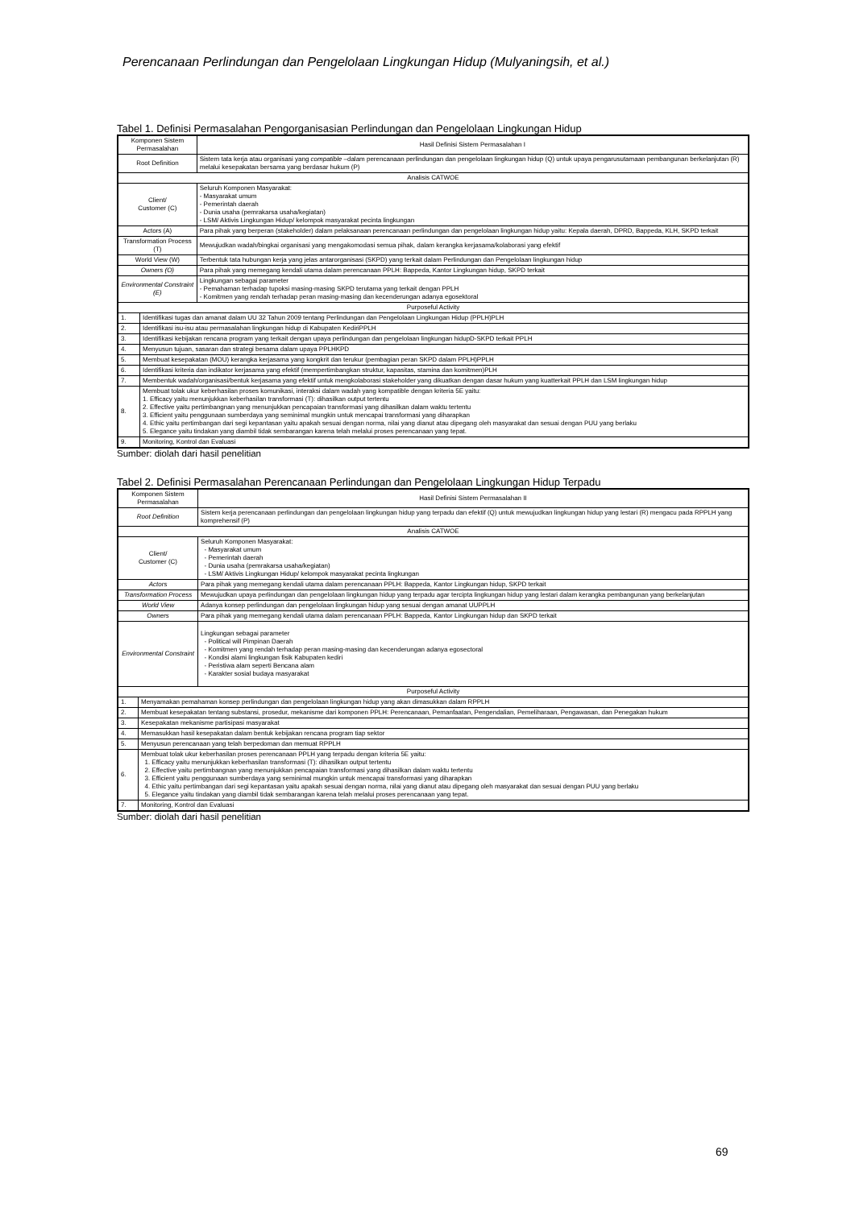Perencanaan Perlindungan dan Pengelolaan Lingkungan Hidup (Mulyaningsih, et al.)
Tabel 1. Definisi Permasalahan Pengorganisasian Perlindungan dan Pengelolaan Lingkungan Hidup
| Komponen Sistem Permasalahan | | Hasil Definisi Sistem Permasalahan I |
| Root Definition | | Sistem tata kerja atau organisasi yang compatible –dalam perencanaan perlindungan dan pengelolaan lingkungan hidup (Q) untuk upaya pengarusutamaan pembangunan berkelanjutan (R) melalui kesepakatan bersama yang berdasar hukum (P) |
| Analisis CATWOE | | |
| Client/ Customer (C) | | Seluruh Komponen Masyarakat: - Masyarakat umum - Pemerintah daerah - Dunia usaha (pemrakarsa usaha/kegiatan) - LSM/ Aktivis Lingkungan Hidup/ kelompok masyarakat pecinta lingkungan |
| Actors (A) | | Para pihak yang berperan (stakeholder) dalam pelaksanaan perencanaan perlindungan dan pengelolaan lingkungan hidup yaitu: Kepala daerah, DPRD, Bappeda, KLH, SKPD terkait |
| Transformation Process (T) | | Mewujudkan wadah/bingkai organisasi yang mengakomodasi semua pihak, dalam kerangka kerjasama/kolaborasi yang efektif |
| World View (W) | | Terbentuk tata hubungan kerja yang jelas antarorganisasi (SKPD) yang terkait dalam Perlindungan dan Pengelolaan lingkungan hidup |
| Owners (O) | | Para pihak yang memegang kendali utama dalam perencanaan PPLH: Bappeda, Kantor Lingkungan hidup, SKPD terkait |
| Environmental Constraint (E) | | Lingkungan sebagai parameter - Pemahaman terhadap tupoksi masing-masing SKPD terutama yang terkait dengan PPLH - Komitmen yang rendah terhadap peran masing-masing dan kecenderungan adanya egosektoral |
| Purposeful Activity | | |
| 1. | Identifikasi tugas dan amanat dalam UU 32 Tahun 2009 tentang Perlindungan dan Pengelolaan Lingkungan Hidup (PPLH)PLH | |
| 2. | Identifikasi isu-isu atau permasalahan lingkungan hidup di Kabupaten KediriPPLH | |
| 3. | Identifikasi kebijakan rencana program yang terkait dengan upaya perlindungan dan pengelolaan lingkungan hidupD-SKPD terkait PPLH | |
| 4. | Menyusun tujuan, sasaran dan strategi besama dalam upaya PPLHKPD | |
| 5. | Membuat kesepakatan (MOU) kerangka kerjasama yang kongkrit dan terukur (pembagian peran SKPD dalam PPLH)PPLH | |
| 6. | Identifikasi kriteria dan indikator kerjasama yang efektif (mempertimbangkan struktur, kapasitas, stamina dan komitmen)PLH | |
| 7. | Membentuk wadah/organisasi/bentuk kerjasama yang efektif untuk mengkolaborasi stakeholder yang dikuatkan dengan dasar hukum yang kuatterkait PPLH dan LSM lingkungan hidup | |
| 8. | Membuat tolak ukur keberhasilan proses komunikasi, interaksi dalam wadah yang kompatible dengan kriteria 5E yaitu: 1. Efficacy yaitu menunjukkan keberhasilan transformasi (T): dihasilkan output tertentu 2. Effective yaitu pertimbangnan yang menunjukkan pencapaian transformasi yang dihasilkan dalam waktu tertentu 3. Efficient yaitu penggunaan sumberdaya yang seminimal mungkin untuk mencapai transformasi yang diharapkan 4. Ethic yaitu pertimbangan dari segi kepantasan yaitu apakah sesuai dengan norma, nilai yang dianut atau dipegang oleh masyarakat dan sesuai dengan PUU yang berlaku 5. Elegance yaitu tindakan yang diambil tidak sembarangan karena telah melalui proses perencanaan yang tepat. | |
| 9. | Monitoring, Kontrol dan Evaluasi | |
Sumber: diolah dari hasil penelitian
Tabel 2. Definisi Permasalahan Perencanaan Perlindungan dan Pengelolaan Lingkungan Hidup Terpadu
| Komponen Sistem Permasalahan | | Hasil Definisi Sistem Permasalahan II |
| Root Definition | | Sistem kerja perencanaan perlindungan dan pengelolaan lingkungan hidup yang terpadu dan efektif (Q) untuk mewujudkan lingkungan hidup yang lestari (R) mengacu pada RPPLH yang komprehensif (P) |
| Analisis CATWOE | | |
| Client/ Customer (C) | | Seluruh Komponen Masyarakat: - Masyarakat umum - Pemerintah daerah - Dunia usaha (pemrakarsa usaha/kegiatan) - LSM/ Aktivis Lingkungan Hidup/ kelompok masyarakat pecinta lingkungan |
| Actors | | Para pihak yang memegang kendali utama dalam perencanaan PPLH: Bappeda, Kantor Lingkungan hidup, SKPD terkait |
| Transformation Process | | Mewujudkan upaya perlindungan dan pengelolaan lingkungan hidup yang terpadu agar tercipta lingkungan hidup yang lestari dalam kerangka pembangunan yang berkelanjutan |
| World View | | Adanya konsep perlindungan dan pengelolaan lingkungan hidup yang sesuai dengan amanat UUPPLH |
| Owners | | Para pihak yang memegang kendali utama dalam perencanaan PPLH: Bappeda, Kantor Lingkungan hidup dan SKPD terkait |
| Environmental Constraint | | Lingkungan sebagai parameter - Political will Pimpinan Daerah - Komitmen yang rendah terhadap peran masing-masing dan kecenderungan adanya egosectoral - Kondisi alami lingkungan fisik Kabupaten kediri - Peristiwa alam seperti Bencana alam - Karakter sosial budaya masyarakat |
| Purposeful Activity | | |
| 1. | Menyamakan pemahaman konsep perlindungan dan pengelolaan lingkungan hidup yang akan dimasukkan dalam RPPLH | |
| 2. | Membuat kesepakatan tentang substansi, prosedur, mekanisme dari komponen PPLH: Perencanaan, Pemanfaatan, Pengendalian, Pemeliharaan, Pengawasan, dan Penegakan hukum | |
| 3. | Kesepakatan mekanisme partisipasi masyarakat | |
| 4. | Memasukkan hasil kesepakatan dalam bentuk kebijakan rencana program tiap sektor | |
| 5. | Menyusun perencanaan yang telah berpedoman dan memuat RPPLH | |
| 6. | Membuat tolak ukur keberhasilan proses perencanaan PPLH yang terpadu dengan kriteria 5E yaitu: 1. Efficacy yaitu menunjukkan keberhasilan transformasi (T): dihasilkan output tertentu 2. Effective yaitu pertimbangnan yang menunjukkan pencapaian transformasi yang dihasilkan dalam waktu tertentu 3. Efficient yaitu penggunaan sumberdaya yang seminimal mungkin untuk mencapai transformasi yang diharapkan 4. Ethic yaitu pertimbangan dari segi kepantasan yaitu apakah sesuai dengan norma, nilai yang dianut atau dipegang oleh masyarakat dan sesuai dengan PUU yang berlaku 5. Elegance yaitu tindakan yang diambil tidak sembarangan karena telah melalui proses perencanaan yang tepat. | |
| 7. | Monitoring, Kontrol dan Evaluasi | |
Sumber: diolah dari hasil penelitian
69